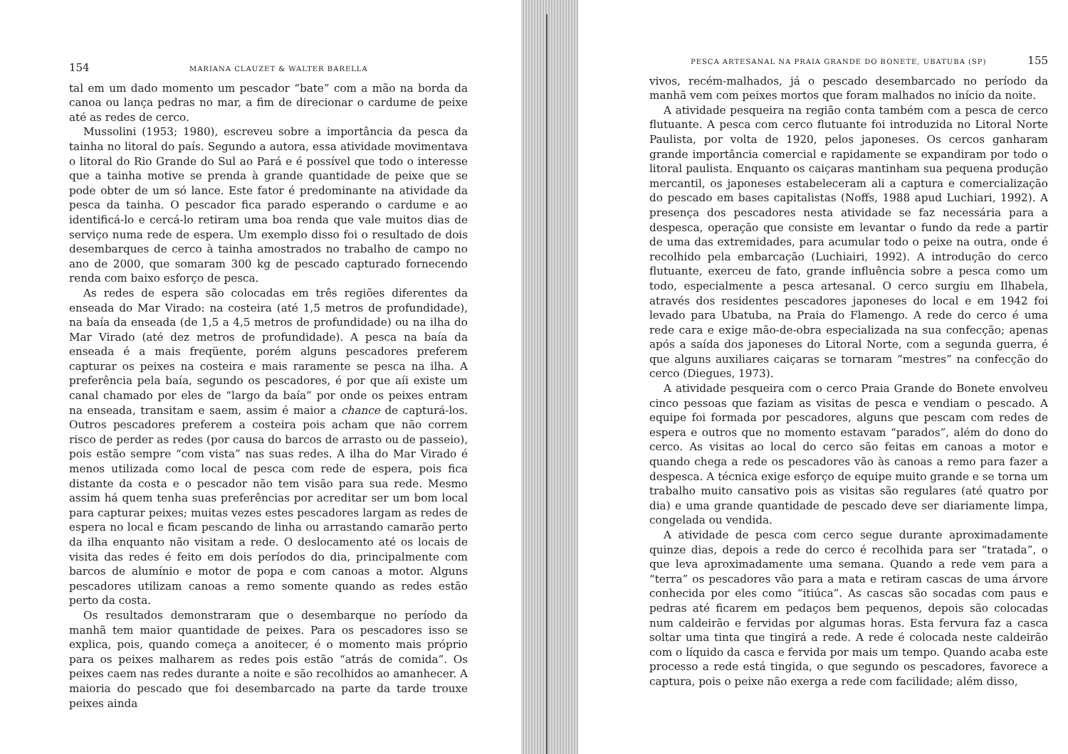154 MARIANA CLAUZET & WALTER BARELLA
tal em um dado momento um pescador “bate” com a mão na borda da canoa ou lança pedras no mar, a fim de direcionar o cardume de peixe até as redes de cerco.
Mussolini (1953; 1980), escreveu sobre a importância da pesca da tainha no litoral do país. Segundo a autora, essa atividade movimentava o litoral do Rio Grande do Sul ao Pará e é possível que todo o interesse que a tainha motive se prenda à grande quantidade de peixe que se pode obter de um só lance. Este fator é predominante na atividade da pesca da tainha. O pescador fica parado esperando o cardume e ao identificá-lo e cercá-lo retiram uma boa renda que vale muitos dias de serviço numa rede de espera. Um exemplo disso foi o resultado de dois desembarques de cerco à tainha amostrados no trabalho de campo no ano de 2000, que somaram 300 kg de pescado capturado fornecendo renda com baixo esforço de pesca.
As redes de espera são colocadas em três regiões diferentes da enseada do Mar Virado: na costeira (até 1,5 metros de profundidade), na baía da enseada (de 1,5 a 4,5 metros de profundidade) ou na ilha do Mar Virado (até dez metros de profundidade). A pesca na baía da enseada é a mais freqüente, porém alguns pescadores preferem capturar os peixes na costeira e mais raramente se pesca na ilha. A preferência pela baía, segundo os pescadores, é por que aíi existe um canal chamado por eles de “largo da baía” por onde os peixes entram na enseada, transitam e saem, assim é maior a chance de capturá-los. Outros pescadores preferem a costeira pois acham que não correm risco de perder as redes (por causa do barcos de arrasto ou de passeio), pois estão sempre “com vista” nas suas redes. A ilha do Mar Virado é menos utilizada como local de pesca com rede de espera, pois fica distante da costa e o pescador não tem visão para sua rede. Mesmo assim há quem tenha suas preferências por acreditar ser um bom local para capturar peixes; muitas vezes estes pescadores largam as redes de espera no local e ficam pescando de linha ou arrastando camarão perto da ilha enquanto não visitam a rede. O deslocamento até os locais de visita das redes é feito em dois períodos do dia, principalmente com barcos de alumínio e motor de popa e com canoas a motor. Alguns pescadores utilizam canoas a remo somente quando as redes estão perto da costa.
Os resultados demonstraram que o desembarque no período da manhã tem maior quantidade de peixes. Para os pescadores isso se explica, pois, quando começa a anoitecer, é o momento mais próprio para os peixes malharem as redes pois estão “atrás de comida”. Os peixes caem nas redes durante a noite e são recolhidos ao amanhecer. A maioria do pescado que foi desembarcado na parte da tarde trouxe peixes ainda
PESCA ARTESANAL NA PRAIA GRANDE DO BONETE, UBATUBA (SP) 155
vivos, recém-malhados, já o pescado desembarcado no período da manhã vem com peixes mortos que foram malhados no início da noite.
A atividade pesqueira na região conta também com a pesca de cerco flutuante. A pesca com cerco flutuante foi introduzida no Litoral Norte Paulista, por volta de 1920, pelos japoneses. Os cercos ganharam grande importância comercial e rapidamente se expandiram por todo o litoral paulista. Enquanto os caiçaras mantinham sua pequena produção mercantil, os japoneses estabeleceram ali a captura e comercialização do pescado em bases capitalistas (Noffs, 1988 apud Luchiari, 1992). A presença dos pescadores nesta atividade se faz necessária para a despesca, operação que consiste em levantar o fundo da rede a partir de uma das extremidades, para acumular todo o peixe na outra, onde é recolhido pela embarcação (Luchiairi, 1992). A introdução do cerco flutuante, exerceu de fato, grande influência sobre a pesca como um todo, especialmente a pesca artesanal. O cerco surgiu em Ilhabela, através dos residentes pescadores japoneses do local e em 1942 foi levado para Ubatuba, na Praia do Flamengo. A rede do cerco é uma rede cara e exige mão-de-obra especializada na sua confecção; apenas após a saída dos japoneses do Litoral Norte, com a segunda guerra, é que alguns auxiliares caiçaras se tornaram “mestres” na confecção do cerco (Diegues, 1973).
A atividade pesqueira com o cerco Praia Grande do Bonete envolveu cinco pessoas que faziam as visitas de pesca e vendiam o pescado. A equipe foi formada por pescadores, alguns que pescam com redes de espera e outros que no momento estavam “parados”, além do dono do cerco. As visitas ao local do cerco são feitas em canoas a motor e quando chega a rede os pescadores vão às canoas a remo para fazer a despesca. A técnica exige esforço de equipe muito grande e se torna um trabalho muito cansativo pois as visitas são regulares (até quatro por dia) e uma grande quantidade de pescado deve ser diariamente limpa, congelada ou vendida.
A atividade de pesca com cerco segue durante aproximadamente quinze dias, depois a rede do cerco é recolhida para ser “tratada”, o que leva aproximadamente uma semana. Quando a rede vem para a “terra” os pescadores vão para a mata e retiram cascas de uma árvore conhecida por eles como “itiúca”. As cascas são socadas com paus e pedras até ficarem em pedaços bem pequenos, depois são colocadas num caldeirão e fervidas por algumas horas. Esta fervura faz a casca soltar uma tinta que tingirá a rede. A rede é colocada neste caldeirão com o líquido da casca e fervida por mais um tempo. Quando acaba este processo a rede está tingida, o que segundo os pescadores, favorece a captura, pois o peixe não exerga a rede com facilidade; além disso,